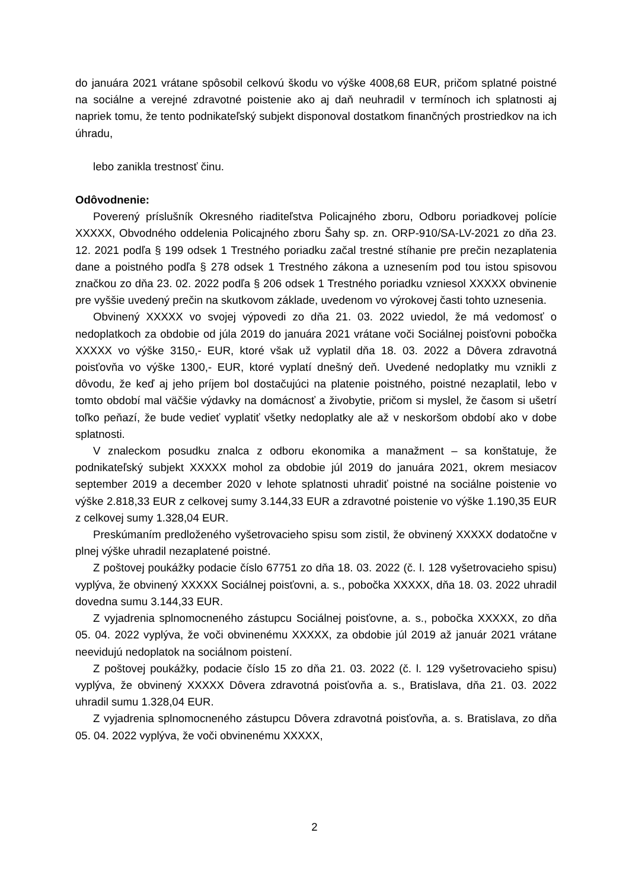do januára 2021 vrátane spôsobil celkovú škodu vo výške 4008,68 EUR, pričom splatné poistné na sociálne a verejné zdravotné poistenie ako aj daň neuhradil v termínoch ich splatnosti aj napriek tomu, že tento podnikateľský subjekt disponoval dostatkom finančných prostriedkov na ich úhradu,
lebo zanikla trestnosť činu.
Odôvodnenie:
Poverený príslušník Okresného riaditeľstva Policajného zboru, Odboru poriadkovej polície XXXXX, Obvodného oddelenia Policajného zboru Šahy sp. zn. ORP-910/SA-LV-2021 zo dňa 23. 12. 2021 podľa § 199 odsek 1 Trestného poriadku začal trestné stíhanie pre prečin nezaplatenia dane a poistného podľa § 278 odsek 1 Trestného zákona a uznesením pod tou istou spisovou značkou zo dňa 23. 02. 2022 podľa § 206 odsek 1 Trestného poriadku vzniesol XXXXX obvinenie pre vyššie uvedený prečin na skutkovom základe, uvedenom vo výrokovej časti tohto uznesenia.
Obvinený XXXXX vo svojej výpovedi zo dňa 21. 03. 2022 uviedol, že má vedomosť o nedoplatkoch za obdobie od júla 2019 do januára 2021 vrátane voči Sociálnej poisťovni pobočka XXXXX vo výške 3150,- EUR, ktoré však už vyplatil dňa 18. 03. 2022 a Dôvera zdravotná poisťovňa vo výške 1300,- EUR, ktoré vyplatí dnešný deň. Uvedené nedoplatky mu vznikli z dôvodu, že keď aj jeho príjem bol dostačujúci na platenie poistného, poistné nezaplatil, lebo v tomto období mal väčšie výdavky na domácnosť a živobytie, pričom si myslel, že časom si ušetrí toľko peňazí, že bude vedieť vyplatiť všetky nedoplatky ale až v neskoršom období ako v dobe splatnosti.
V znaleckom posudku znalca z odboru ekonomika a manažment – sa konštatuje, že podnikateľský subjekt XXXXX mohol za obdobie júl 2019 do januára 2021, okrem mesiacov september 2019 a december 2020 v lehote splatnosti uhradiť poistné na sociálne poistenie vo výške 2.818,33 EUR z celkovej sumy 3.144,33 EUR a zdravotné poistenie vo výške 1.190,35 EUR z celkovej sumy 1.328,04 EUR.
Preskúmaním predloženého vyšetrovacieho spisu som zistil, že obvinený XXXXX dodatočne v plnej výške uhradil nezaplatené poistné.
Z poštovej poukážky podacie číslo 67751 zo dňa 18. 03. 2022 (č. l. 128 vyšetrovacieho spisu) vyplýva, že obvinený XXXXX Sociálnej poisťovni, a. s., pobočka XXXXX, dňa 18. 03. 2022 uhradil dovedna sumu 3.144,33 EUR.
Z vyjadrenia splnomocneného zástupcu Sociálnej poisťovne, a. s., pobočka XXXXX, zo dňa 05. 04. 2022 vyplýva, že voči obvinenému XXXXX, za obdobie júl 2019 až január 2021 vrátane neevidujú nedoplatok na sociálnom poistení.
Z poštovej poukážky, podacie číslo 15 zo dňa 21. 03. 2022 (č. l. 129 vyšetrovacieho spisu) vyplýva, že obvinený XXXXX Dôvera zdravotná poisťovňa a. s., Bratislava, dňa 21. 03. 2022 uhradil sumu 1.328,04 EUR.
Z vyjadrenia splnomocneného zástupcu Dôvera zdravotná poisťovňa, a. s. Bratislava, zo dňa 05. 04. 2022 vyplýva, že voči obvinenému XXXXX,
2